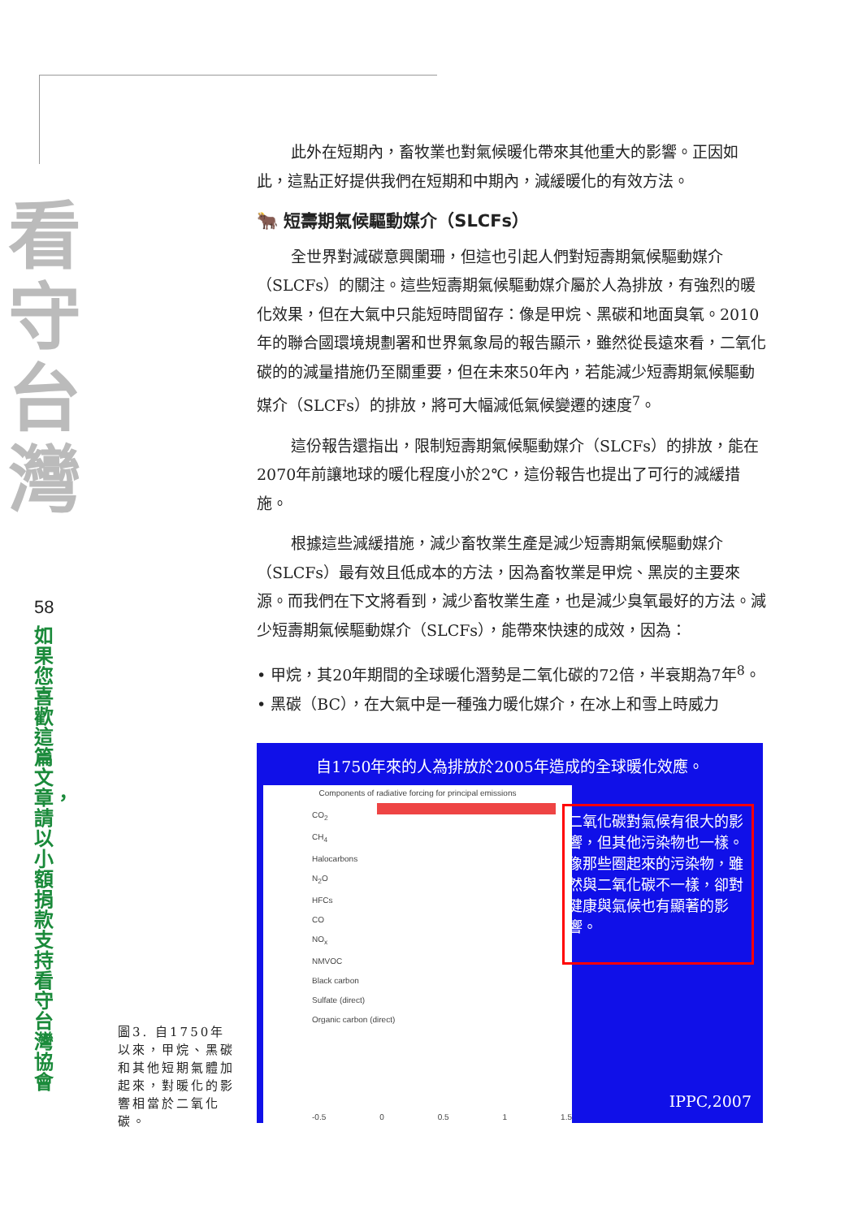看
守
台
灣
58
如果您喜歡這篇文章，請以小額捐款支持看守台灣協會
此外在短期內，畜牧業也對氣候暖化帶來其他重大的影響。正因如此，這點正好提供我們在短期和中期內，減緩暖化的有效方法。
🐂 短壽期氣候驅動媒介（SLCFs）
全世界對減碳意興闌珊，但這也引起人們對短壽期氣候驅動媒介（SLCFs）的關注。這些短壽期氣候驅動媒介屬於人為排放，有強烈的暖化效果，但在大氣中只能短時間留存：像是甲烷、黑碳和地面臭氧。2010年的聯合國環境規劃署和世界氣象局的報告顯示，雖然從長遠來看，二氧化碳的的減量措施仍至關重要，但在未來50年內，若能減少短壽期氣候驅動媒介（SLCFs）的排放，將可大幅減低氣候變遷的速度<sup>7</sup>。
這份報告還指出，限制短壽期氣候驅動媒介（SLCFs）的排放，能在2070年前讓地球的暖化程度小於2℃，這份報告也提出了可行的減緩措施。
根據這些減緩措施，減少畜牧業生產是減少短壽期氣候驅動媒介（SLCFs）最有效且低成本的方法，因為畜牧業是甲烷、黑炭的主要來源。而我們在下文將看到，減少畜牧業生產，也是減少臭氧最好的方法。減少短壽期氣候驅動媒介（SLCFs），能帶來快速的成效，因為：
• 甲烷，其20年期間的全球暖化潛勢是二氧化碳的72倍，半衰期為7年<sup>8</sup>。
• 黑碳（BC），在大氣中是一種強力暖化媒介，在冰上和雪上時威力
自1750年來的人為排放於2005年造成的全球暖化效應。
Components of radiative forcing for principal emissions
CO<sub>2</sub>
CH<sub>4</sub>
Halocarbons
N<sub>2</sub>O
HFCs
CO
NO<sub>x</sub>
NMVOC
Black carbon
Sulfate (direct)
Organic carbon (direct)
-0.5 0 0.5 1 1.5
二氧化碳對氣候有很大的影響，但其他污染物也一樣。像那些圈起來的污染物，雖然與二氧化碳不一樣，卻對健康與氣候也有顯著的影響。
IPPC,2007
圖3. 自1750年以來，甲烷、黑碳和其他短期氣體加起來，對暖化的影響相當於二氧化碳。